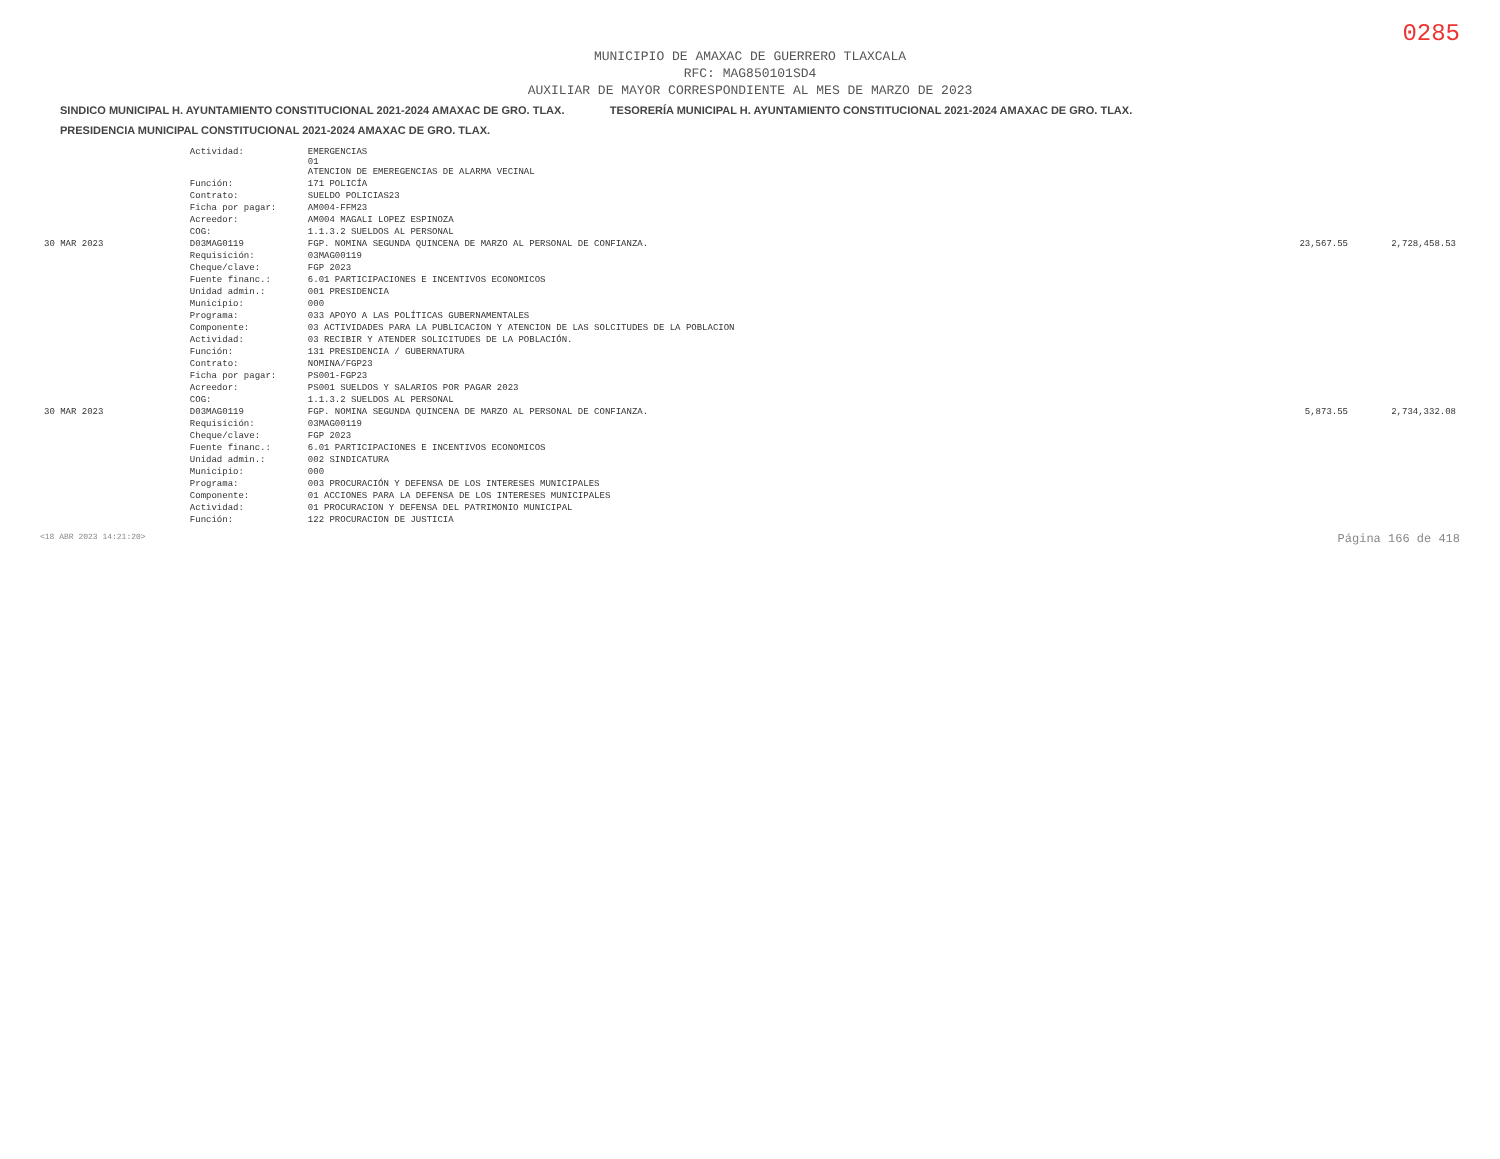0285
MUNICIPIO DE AMAXAC DE GUERRERO TLAXCALA
RFC: MAG850101SD4
AUXILIAR DE MAYOR CORRESPONDIENTE AL MES DE MARZO DE 2023
SINDICO MUNICIPAL H. AYUNTAMIENTO CONSTITUCIONAL 2021-2024 AMAXAC DE GRO. TLAX. TESORERÍA MUNICIPAL H. AYUNTAMIENTO CONSTITUCIONAL 2021-2024 AMAXAC DE GRO. TLAX. PRESIDENCIA MUNICIPAL CONSTITUCIONAL 2021-2024 AMAXAC DE GRO. TLAX.
| | Actividad: | EMERGENCIAS 01 ATENCION DE EMEREGENCIAS DE ALARMA VECINAL | | |
| | Función: | 171 POLICÍA | | |
| | Contrato: | SUELDO POLICIAS23 | | |
| | Ficha por pagar: | AM004-FFM23 | | |
| | Acreedor: | AM004 MAGALI LOPEZ ESPINOZA | | |
| | COG: | 1.1.3.2 SUELDOS AL PERSONAL | | |
| 30 MAR 2023 | D03MAG0119 | FGP. NOMINA SEGUNDA QUINCENA DE MARZO AL PERSONAL DE CONFIANZA. | 23,567.55 | 2,728,458.53 |
| | Requisición: | 03MAG00119 | | |
| | Cheque/clave: | FGP 2023 | | |
| | Fuente financ.: | 6.01 PARTICIPACIONES E INCENTIVOS ECONOMICOS | | |
| | Unidad admin.: | 001 PRESIDENCIA | | |
| | Municipio: | 000 | | |
| | Programa: | 033 APOYO A LAS POLÍTICAS GUBERNAMENTALES | | |
| | Componente: | 03 ACTIVIDADES PARA LA PUBLICACION Y ATENCION DE LAS SOLCITUDES DE LA POBLACION | | |
| | Actividad: | 03 RECIBIR Y ATENDER SOLICITUDES DE LA POBLACIÓN. | | |
| | Función: | 131 PRESIDENCIA / GUBERNATURA | | |
| | Contrato: | NOMINA/FGP23 | | |
| | Ficha por pagar: | PS001-FGP23 | | |
| | Acreedor: | PS001 SUELDOS Y SALARIOS POR PAGAR 2023 | | |
| | COG: | 1.1.3.2 SUELDOS AL PERSONAL | | |
| 30 MAR 2023 | D03MAG0119 | FGP. NOMINA SEGUNDA QUINCENA DE MARZO AL PERSONAL DE CONFIANZA. | 5,873.55 | 2,734,332.08 |
| | Requisición: | 03MAG00119 | | |
| | Cheque/clave: | FGP 2023 | | |
| | Fuente financ.: | 6.01 PARTICIPACIONES E INCENTIVOS ECONOMICOS | | |
| | Unidad admin.: | 002 SINDICATURA | | |
| | Municipio: | 000 | | |
| | Programa: | 003 PROCURACIÓN Y DEFENSA DE LOS INTERESES MUNICIPALES | | |
| | Componente: | 01 ACCIONES PARA LA DEFENSA DE LOS INTERESES MUNICIPALES | | |
| | Actividad: | 01 PROCURACION Y DEFENSA DEL PATRIMONIO MUNICIPAL | | |
| | Función: | 122 PROCURACION DE JUSTICIA | | |
<18 ABR 2023 14:21:20> Página 166 de 418